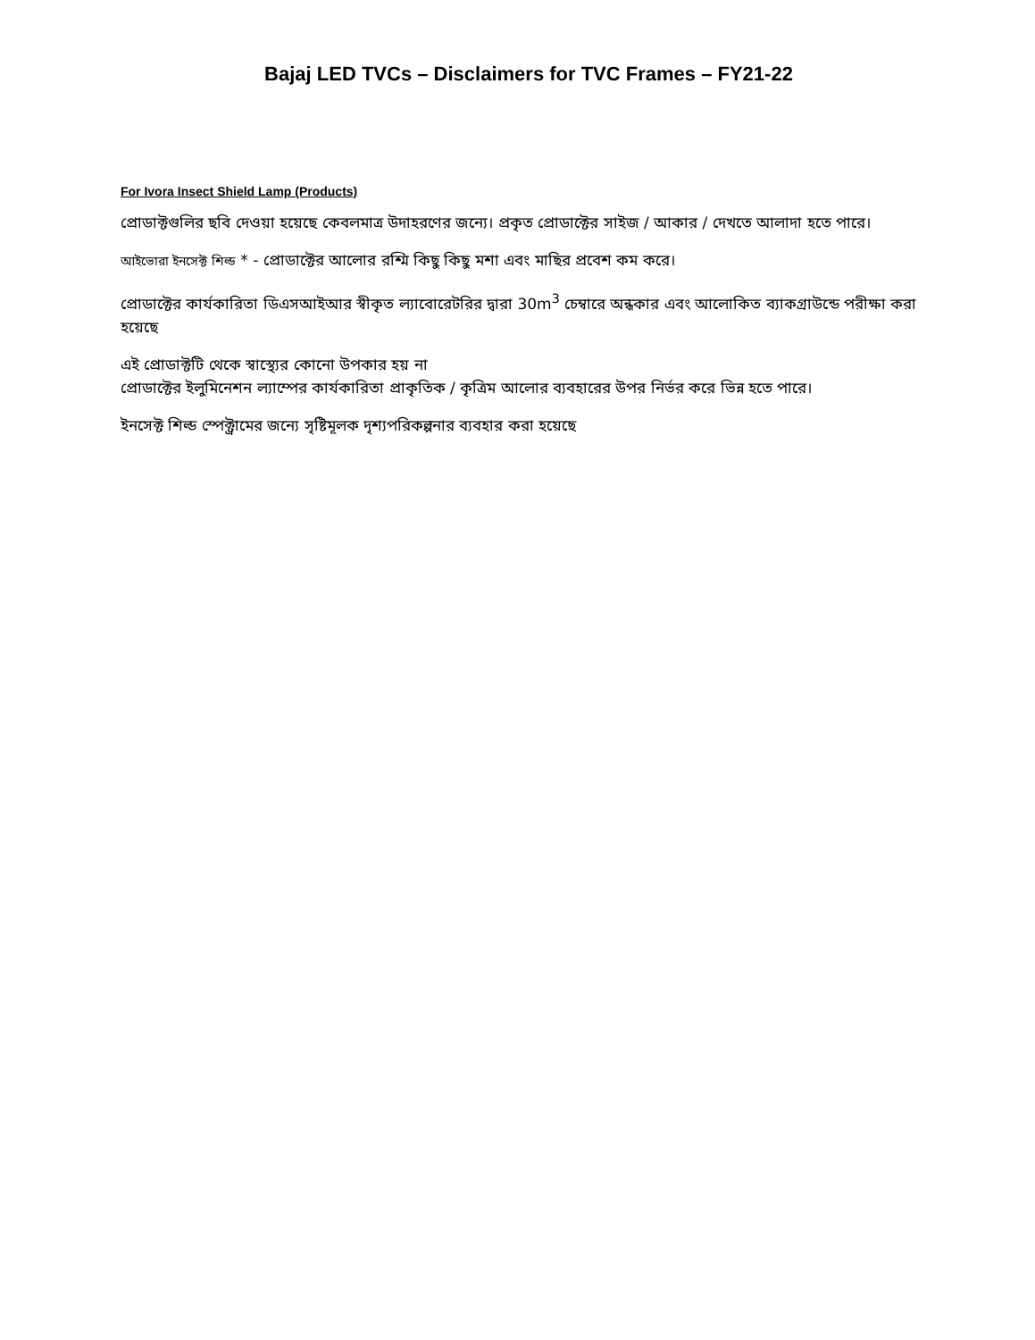Bajaj LED TVCs – Disclaimers for TVC Frames – FY21-22
For Ivora Insect Shield Lamp (Products)
প্রোডাক্টগুলির ছবি দেওয়া হয়েছে কেবলমাত্র উদাহরণের জন্যে। প্রকৃত প্রোডাক্টের সাইজ / আকার / দেখতে আলাদা হতে পারে।
আইভোরা ইনসেক্ট শিল্ড * - প্রোডাক্টের আলোর রশ্মি কিছু কিছু মশা এবং মাছির প্রবেশ কম করে।
প্রোডাক্টের কার্যকারিতা ডিএসআইআর স্বীকৃত ল্যাবোরেটরির দ্বারা 30m<sup>3</sup> চেম্বারে অন্ধকার এবং আলোকিত ব্যাকগ্রাউন্ডে পরীক্ষা করা হয়েছে
এই প্রোডাক্টটি থেকে স্বাস্থ্যের কোনো উপকার হয় না
প্রোডাক্টের ইলুমিনেশন ল্যাম্পের কার্যকারিতা প্রাকৃতিক / কৃত্রিম আলোর ব্যবহারের উপর নির্ভর করে ভিন্ন হতে পারে।
ইনসেক্ট শিল্ড স্পেক্ট্রামের জন্যে সৃষ্টিমূলক দৃশ্যপরিকল্পনার ব্যবহার করা হয়েছে